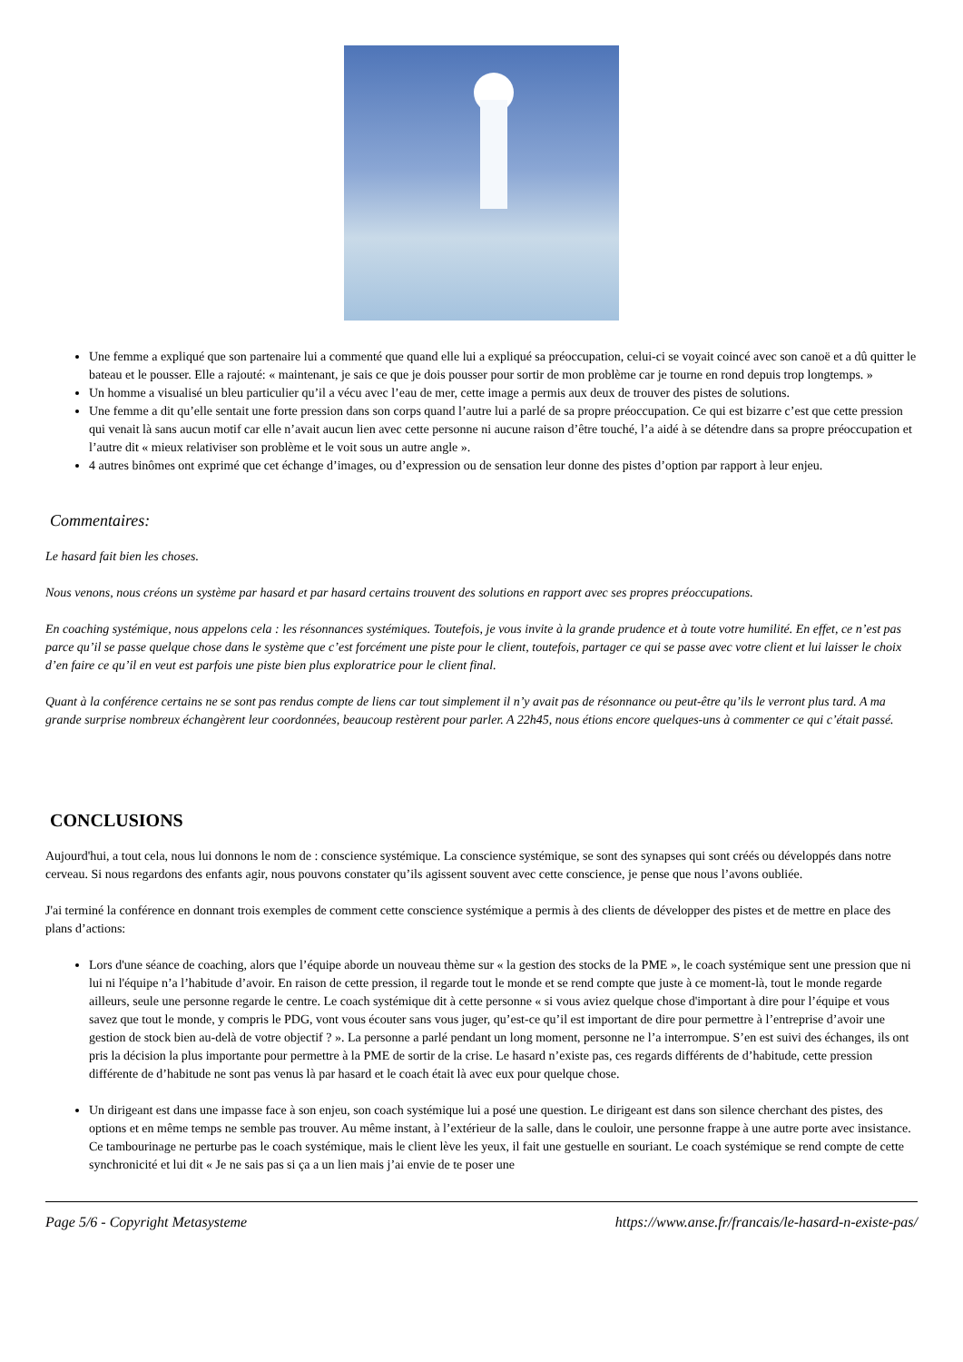Une femme a expliqué que son partenaire lui a commenté que quand elle lui a expliqué sa préoccupation, celui-ci se voyait coincé avec son canoë et a dû quitter le bateau et le pousser. Elle a rajouté: « maintenant, je sais ce que je dois pousser pour sortir de mon problème car je tourne en rond depuis trop longtemps. »
Un homme a visualisé un bleu particulier qu’il a vécu avec l’eau de mer, cette image a permis aux deux de trouver des pistes de solutions.
Une femme a dit qu’elle sentait une forte pression dans son corps quand l’autre lui a parlé de sa propre préoccupation. Ce qui est bizarre c’est que cette pression qui venait là sans aucun motif car elle n’avait aucun lien avec cette personne ni aucune raison d’être touché, l’a aidé à se détendre dans sa propre préoccupation et l’autre dit « mieux relativiser son problème et le voit sous un autre angle ».
4 autres binômes ont exprimé que cet échange d’images, ou d’expression ou de sensation leur donne des pistes d’option par rapport à leur enjeu.
Commentaires:
Le hasard fait bien les choses.
Nous venons, nous créons un système par hasard et par hasard certains trouvent des solutions en rapport avec ses propres préoccupations.
En coaching systémique, nous appelons cela : les résonnances systémiques. Toutefois, je vous invite à la grande prudence et à toute votre humilité. En effet, ce n’est pas parce qu’il se passe quelque chose dans le système que c’est forcément une piste pour le client, toutefois, partager ce qui se passe avec votre client et lui laisser le choix d’en faire ce qu’il en veut est parfois une piste bien plus exploratrice pour le client final.
Quant à la conférence certains ne se sont pas rendus compte de liens car tout simplement il n’y avait pas de résonnance ou peut-être qu’ils le verront plus tard. A ma grande surprise nombreux échangèrent leur coordonnées, beaucoup restèrent pour parler. A 22h45, nous étions encore quelques-uns à commenter ce qui c’était passé.
CONCLUSIONS
Aujourd'hui, a tout cela, nous lui donnons le nom de : conscience systémique. La conscience systémique, se sont des synapses qui sont créés ou développés dans notre cerveau. Si nous regardons des enfants agir, nous pouvons constater qu’ils agissent souvent avec cette conscience, je pense que nous l’avons oubliée.
J'ai terminé la conférence en donnant trois exemples de comment cette conscience systémique a permis à des clients de développer des pistes et de mettre en place des plans d’actions:
Lors d'une séance de coaching, alors que l’équipe aborde un nouveau thème sur « la gestion des stocks de la PME », le coach systémique sent une pression que ni lui ni l'équipe n’a l’habitude d’avoir. En raison de cette pression, il regarde tout le monde et se rend compte que juste à ce moment-là, tout le monde regarde ailleurs, seule une personne regarde le centre. Le coach systémique dit à cette personne « si vous aviez quelque chose d'important à dire pour l’équipe et vous savez que tout le monde, y compris le PDG, vont vous écouter sans vous juger, qu’est-ce qu’il est important de dire pour permettre à l’entreprise d’avoir une gestion de stock bien au-delà de votre objectif ? ». La personne a parlé pendant un long moment, personne ne l’a interrompue. S’en est suivi des échanges, ils ont pris la décision la plus importante pour permettre à la PME de sortir de la crise. Le hasard n’existe pas, ces regards différents de d’habitude, cette pression différente de d’habitude ne sont pas venus là par hasard et le coach était là avec eux pour quelque chose.
Un dirigeant est dans une impasse face à son enjeu, son coach systémique lui a posé une question. Le dirigeant est dans son silence cherchant des pistes, des options et en même temps ne semble pas trouver. Au même instant, à l’extérieur de la salle, dans le couloir, une personne frappe à une autre porte avec insistance. Ce tambourinage ne perturbe pas le coach systémique, mais le client lève les yeux, il fait une gestuelle en souriant. Le coach systémique se rend compte de cette synchronicité et lui dit « Je ne sais pas si ça a un lien mais j’ai envie de te poser une
Page 5/6 - Copyright Metasysteme https://www.anse.fr/francais/le-hasard-n-existe-pas/